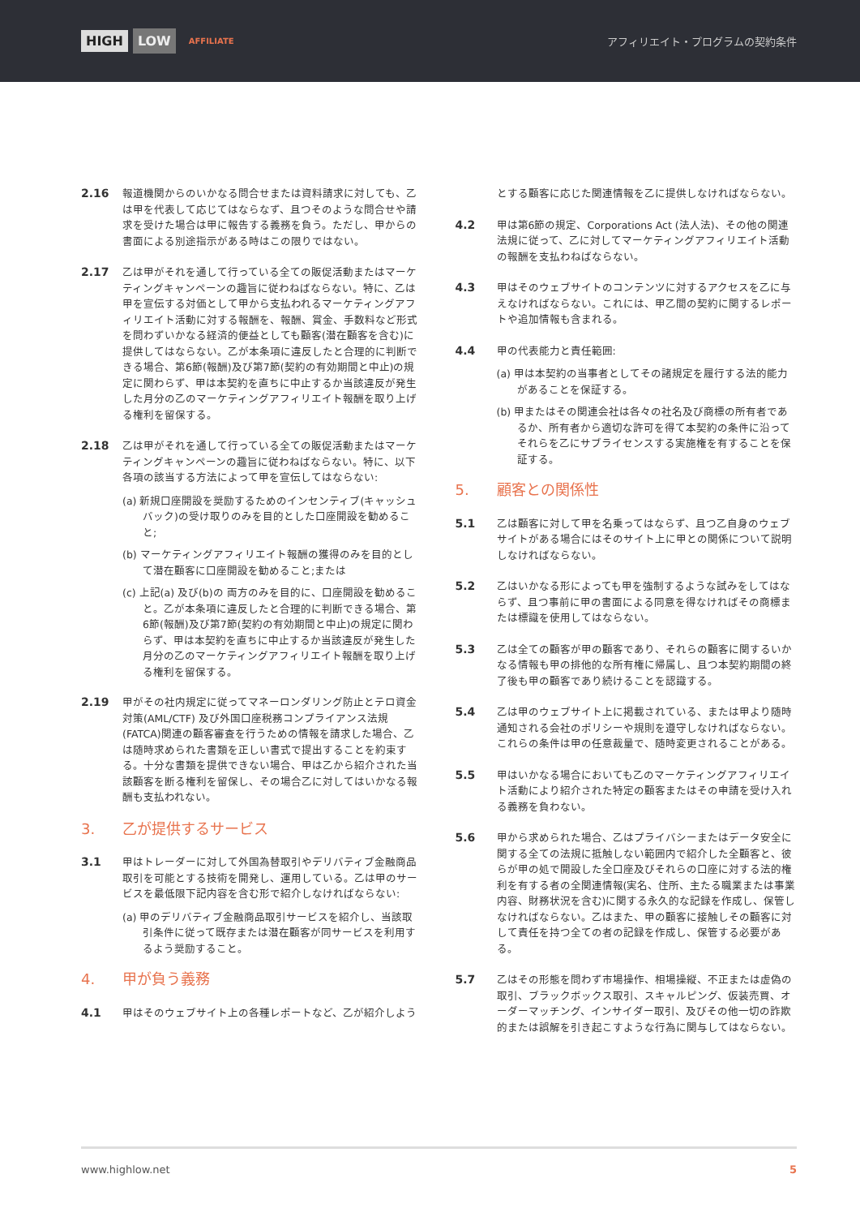HIGH LOW AFFILIATE
アフィリエイト・プログラムの契約条件
2.16 報道機関からのいかなる問合せまたは資料請求に対しても、乙は甲を代表して応じてはならなず、且つそのような問合せや請求を受けた場合は甲に報告する義務を負う。ただし、甲からの書面による別途指示がある時はこの限りではない。
2.17 乙は甲がそれを通して行っている全ての販促活動またはマーケティングキャンペーンの趣旨に従わねばならない。特に、乙は甲を宣伝する対価として甲から支払われるマーケティングアフィリエイト活動に対する報酬を、報酬、賞金、手数料など形式を問わずいかなる経済的便益としても顧客(潜在顧客を含む)に提供してはならない。乙が本条項に違反したと合理的に判断できる場合、第6節(報酬)及び第7節(契約の有効期間と中止)の規定に関わらず、甲は本契約を直ちに中止するか当該違反が発生した月分の乙のマーケティングアフィリエイト報酬を取り上げる権利を留保する。
2.18 乙は甲がそれを通して行っている全ての販促活動またはマーケティングキャンペーンの趣旨に従わねばならない。特に、以下各項の該当する方法によって甲を宣伝してはならない:
(a) 新規口座開設を奨励するためのインセンティブ(キャッシュバック)の受け取りのみを目的とした口座開設を勧めること;
(b) マーケティングアフィリエイト報酬の獲得のみを目的として潜在顧客に口座開設を勧めること;または
(c) 上記(a) 及び(b)の 両方のみを目的に、口座開設を勧めること。乙が本条項に違反したと合理的に判断できる場合、第6節(報酬)及び第7節(契約の有効期間と中止)の規定に関わらず、甲は本契約を直ちに中止するか当該違反が発生した月分の乙のマーケティングアフィリエイト報酬を取り上げる権利を留保する。
2.19 甲がその社内規定に従ってマネーロンダリング防止とテロ資金対策(AML/CTF) 及び外国口座税務コンプライアンス法規(FATCA)関連の顧客審査を行うための情報を請求した場合、乙は随時求められた書類を正しい書式で提出することを約束する。十分な書類を提供できない場合、甲は乙から紹介された当該顧客を断る権利を留保し、その場合乙に対してはいかなる報酬も支払われない。
3. 乙が提供するサービス
3.1 甲はトレーダーに対して外国為替取引やデリバティブ金融商品取引を可能とする技術を開発し、運用している。乙は甲のサービスを最低限下記内容を含む形で紹介しなければならない:
(a) 甲のデリバティブ金融商品取引サービスを紹介し、当該取引条件に従って既存または潜在顧客が同サービスを利用するよう奨励すること。
4. 甲が負う義務
4.1 甲はそのウェブサイト上の各種レポートなど、乙が紹介しよう
とする顧客に応じた関連情報を乙に提供しなければならない。
4.2 甲は第6節の規定、Corporations Act (法人法)、その他の関連法規に従って、乙に対してマーケティングアフィリエイト活動の報酬を支払わねばならない。
4.3 甲はそのウェブサイトのコンテンツに対するアクセスを乙に与えなければならない。これには、甲乙間の契約に関するレポートや追加情報も含まれる。
4.4 甲の代表能力と責任範囲:
(a) 甲は本契約の当事者としてその諸規定を履行する法的能力があることを保証する。
(b) 甲またはその関連会社は各々の社名及び商標の所有者であるか、所有者から適切な許可を得て本契約の条件に沿ってそれらを乙にサブライセンスする実施権を有することを保証する。
5. 顧客との関係性
5.1 乙は顧客に対して甲を名乗ってはならず、且つ乙自身のウェブサイトがある場合にはそのサイト上に甲との関係について説明しなければならない。
5.2 乙はいかなる形によっても甲を強制するような試みをしてはならず、且つ事前に甲の書面による同意を得なければその商標または標識を使用してはならない。
5.3 乙は全ての顧客が甲の顧客であり、それらの顧客に関するいかなる情報も甲の排他的な所有権に帰属し、且つ本契約期間の終了後も甲の顧客であり続けることを認識する。
5.4 乙は甲のウェブサイト上に掲載されている、または甲より随時通知される会社のポリシーや規則を遵守しなければならない。これらの条件は甲の任意裁量で、随時変更されることがある。
5.5 甲はいかなる場合においても乙のマーケティングアフィリエイト活動により紹介された特定の顧客またはその申請を受け入れる義務を負わない。
5.6 甲から求められた場合、乙はプライバシーまたはデータ安全に関する全ての法規に抵触しない範囲内で紹介した全顧客と、彼らが甲の処で開設した全口座及びそれらの口座に対する法的権利を有する者の全関連情報(実名、住所、主たる職業または事業内容、財務状況を含む)に関する永久的な記録を作成し、保管しなければならない。乙はまた、甲の顧客に接触しその顧客に対して責任を持つ全ての者の記録を作成し、保管する必要がある。
5.7 乙はその形態を問わず市場操作、相場操縦、不正または虚偽の取引、ブラックボックス取引、スキャルピング、仮装売買、オーダーマッチング、インサイダー取引、及びその他一切の詐欺的または誤解を引き起こすような行為に関与してはならない。
www.highlow.net 5